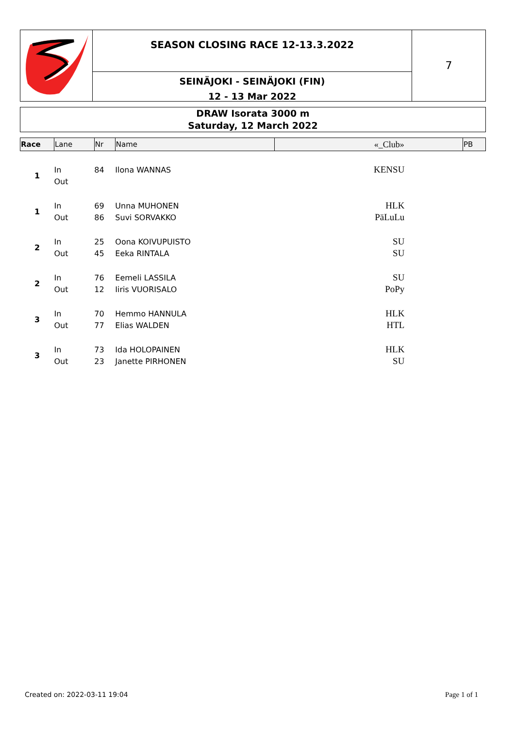SEASON CLOSING RACE 12-13.3.2022
SEINÄJOKI - SEINÄJOKI (FIN)
12 - 13 Mar 2022
7
DRAW Isorata 3000 m
Saturday, 12 March 2022
| Race | Lane | Nr | Name | «_Club» | PB |
| --- | --- | --- | --- | --- | --- |
| 1 | In | 84 | Ilona WANNAS | KENSU | |
| | Out | | | | |
| 1 | In | 69 | Unna MUHONEN | HLK | |
| | Out | 86 | Suvi SORVAKKO | PäLuLu | |
| 2 | In | 25 | Oona KOIVUPUISTO | SU | |
| | Out | 45 | Eeka RINTALA | SU | |
| 2 | In | 76 | Eemeli LASSILA | SU | |
| | Out | 12 | Iiris VUORISALO | PoPy | |
| 3 | In | 70 | Hemmo HANNULA | HLK | |
| | Out | 77 | Elias WALDEN | HTL | |
| 3 | In | 73 | Ida HOLOPAINEN | HLK | |
| | Out | 23 | Janette PIRHONEN | SU | |
Created on: 2022-03-11 19:04 Page 1 of 1